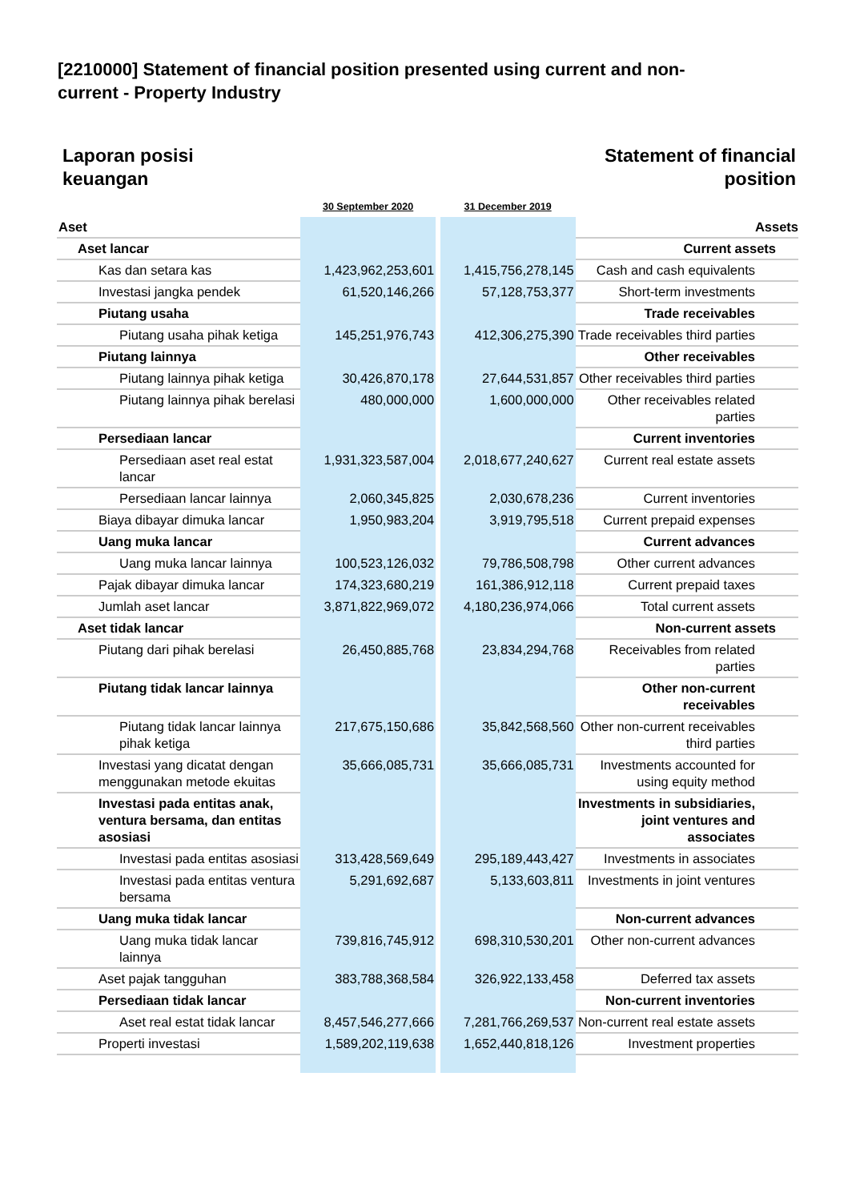[2210000] Statement of financial position presented using current and non-current - Property Industry
Laporan posisi
keuangan
Statement of financial
position
| | 30 September 2020 | | 31 December 2019 | |
| --- | --- | --- | --- | --- |
| Aset | | | | Assets |
| Aset lancar | | | | Current assets |
| Kas dan setara kas | 1,423,962,253,601 | | 1,415,756,278,145 | Cash and cash equivalents |
| Investasi jangka pendek | 61,520,146,266 | | 57,128,753,377 | Short-term investments |
| Piutang usaha | | | | Trade receivables |
| Piutang usaha pihak ketiga | 145,251,976,743 | | 412,306,275,390 | Trade receivables third parties |
| Piutang lainnya | | | | Other receivables |
| Piutang lainnya pihak ketiga | 30,426,870,178 | | 27,644,531,857 | Other receivables third parties |
| Piutang lainnya pihak berelasi | 480,000,000 | | 1,600,000,000 | Other receivables related parties |
| Persediaan lancar | | | | Current inventories |
| Persediaan aset real estat lancar | 1,931,323,587,004 | | 2,018,677,240,627 | Current real estate assets |
| Persediaan lancar lainnya | 2,060,345,825 | | 2,030,678,236 | Current inventories |
| Biaya dibayar dimuka lancar | 1,950,983,204 | | 3,919,795,518 | Current prepaid expenses |
| Uang muka lancar | | | | Current advances |
| Uang muka lancar lainnya | 100,523,126,032 | | 79,786,508,798 | Other current advances |
| Pajak dibayar dimuka lancar | 174,323,680,219 | | 161,386,912,118 | Current prepaid taxes |
| Jumlah aset lancar | 3,871,822,969,072 | | 4,180,236,974,066 | Total current assets |
| Aset tidak lancar | | | | Non-current assets |
| Piutang dari pihak berelasi | 26,450,885,768 | | 23,834,294,768 | Receivables from related parties |
| Piutang tidak lancar lainnya | | | | Other non-current receivables |
| Piutang tidak lancar lainnya pihak ketiga | 217,675,150,686 | | 35,842,568,560 | Other non-current receivables third parties |
| Investasi yang dicatat dengan menggunakan metode ekuitas | 35,666,085,731 | | 35,666,085,731 | Investments accounted for using equity method |
| Investasi pada entitas anak, ventura bersama, dan entitas asosiasi | | | | Investments in subsidiaries, joint ventures and associates |
| Investasi pada entitas asosiasi | 313,428,569,649 | | 295,189,443,427 | Investments in associates |
| Investasi pada entitas ventura bersama | 5,291,692,687 | | 5,133,603,811 | Investments in joint ventures |
| Uang muka tidak lancar | | | | Non-current advances |
| Uang muka tidak lancar lainnya | 739,816,745,912 | | 698,310,530,201 | Other non-current advances |
| Aset pajak tangguhan | 383,788,368,584 | | 326,922,133,458 | Deferred tax assets |
| Persediaan tidak lancar | | | | Non-current inventories |
| Aset real estat tidak lancar | 8,457,546,277,666 | | 7,281,766,269,537 | Non-current real estate assets |
| Properti investasi | 1,589,202,119,638 | | 1,652,440,818,126 | Investment properties |